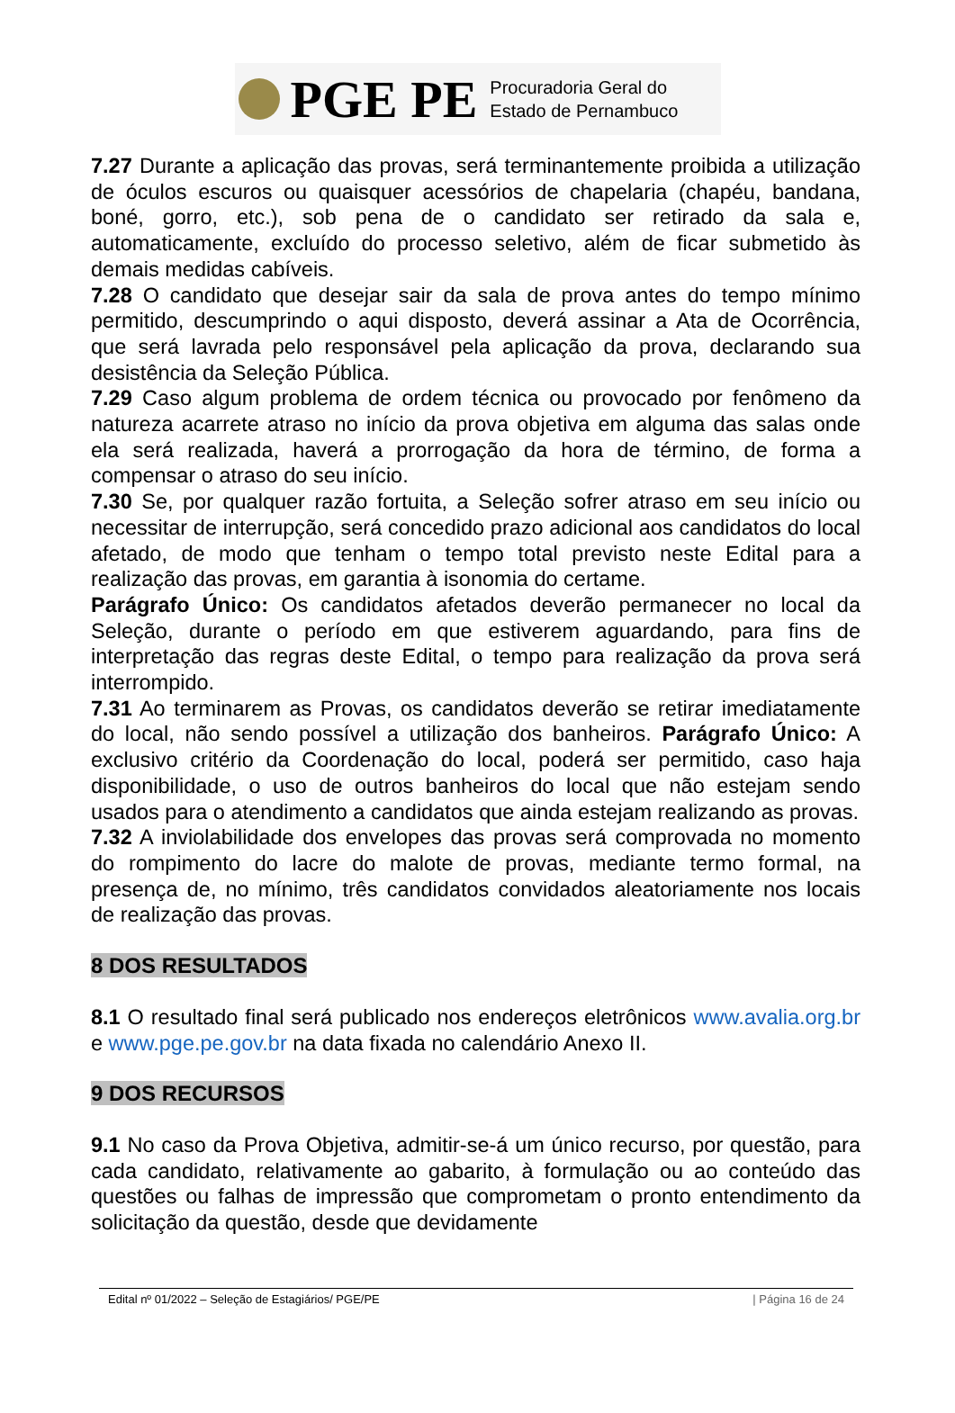PGE PE
Procuradoria Geral do
Estado de Pernambuco
7.27 Durante a aplicação das provas, será terminantemente proibida a utilização de óculos escuros ou quaisquer acessórios de chapelaria (chapéu, bandana, boné, gorro, etc.), sob pena de o candidato ser retirado da sala e, automaticamente, excluído do processo seletivo, além de ficar submetido às demais medidas cabíveis.
7.28 O candidato que desejar sair da sala de prova antes do tempo mínimo permitido, descumprindo o aqui disposto, deverá assinar a Ata de Ocorrência, que será lavrada pelo responsável pela aplicação da prova, declarando sua desistência da Seleção Pública.
7.29 Caso algum problema de ordem técnica ou provocado por fenômeno da natureza acarrete atraso no início da prova objetiva em alguma das salas onde ela será realizada, haverá a prorrogação da hora de término, de forma a compensar o atraso do seu início.
7.30 Se, por qualquer razão fortuita, a Seleção sofrer atraso em seu início ou necessitar de interrupção, será concedido prazo adicional aos candidatos do local afetado, de modo que tenham o tempo total previsto neste Edital para a realização das provas, em garantia à isonomia do certame.
Parágrafo Único: Os candidatos afetados deverão permanecer no local da Seleção, durante o período em que estiverem aguardando, para fins de interpretação das regras deste Edital, o tempo para realização da prova será interrompido.
7.31 Ao terminarem as Provas, os candidatos deverão se retirar imediatamente do local, não sendo possível a utilização dos banheiros. Parágrafo Único: A exclusivo critério da Coordenação do local, poderá ser permitido, caso haja disponibilidade, o uso de outros banheiros do local que não estejam sendo usados para o atendimento a candidatos que ainda estejam realizando as provas.
7.32 A inviolabilidade dos envelopes das provas será comprovada no momento do rompimento do lacre do malote de provas, mediante termo formal, na presença de, no mínimo, três candidatos convidados aleatoriamente nos locais de realização das provas.
8 DOS RESULTADOS
8.1 O resultado final será publicado nos endereços eletrônicos www.avalia.org.br e www.pge.pe.gov.br na data fixada no calendário Anexo II.
9 DOS RECURSOS
9.1 No caso da Prova Objetiva, admitir-se-á um único recurso, por questão, para cada candidato, relativamente ao gabarito, à formulação ou ao conteúdo das questões ou falhas de impressão que comprometam o pronto entendimento da solicitação da questão, desde que devidamente
Edital nº 01/2022 – Seleção de Estagiários/ PGE/PE | Página 16 de 24